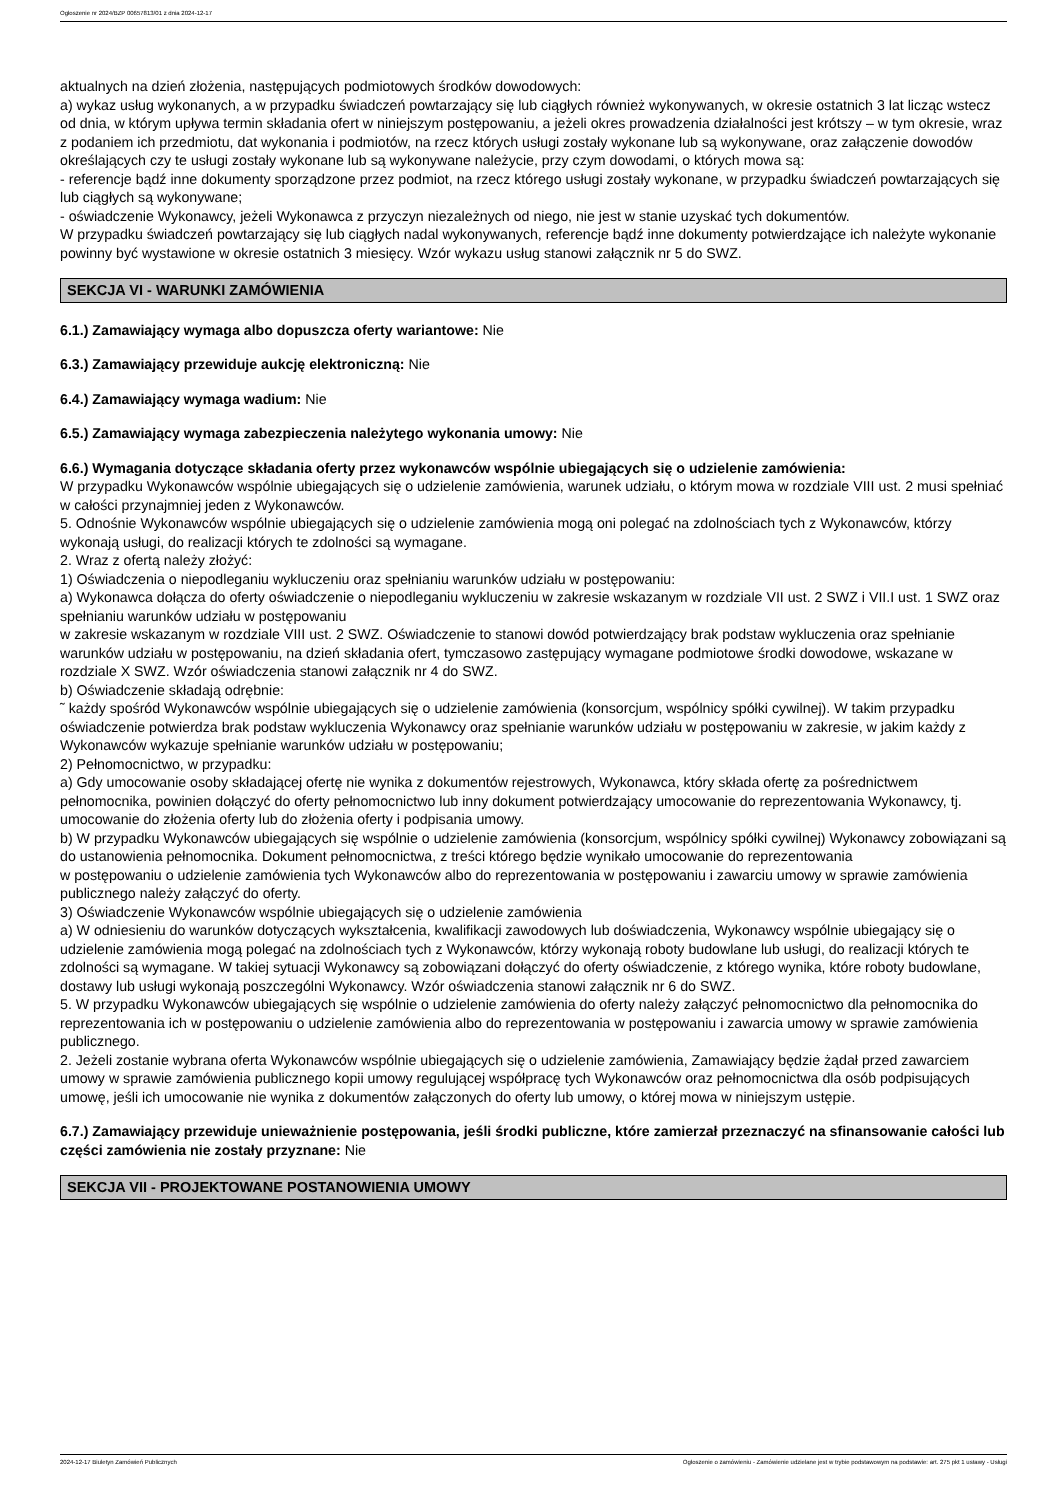Ogłoszenie nr 2024/BZP 00657813/01 z dnia 2024-12-17
aktualnych na dzień złożenia, następujących podmiotowych środków dowodowych:
a) wykaz usług wykonanych, a w przypadku świadczeń powtarzający się lub ciągłych również wykonywanych, w okresie ostatnich 3 lat licząc wstecz od dnia, w którym upływa termin składania ofert w niniejszym postępowaniu, a jeżeli okres prowadzenia działalności jest krótszy – w tym okresie, wraz z podaniem ich przedmiotu, dat wykonania i podmiotów, na rzecz których usługi zostały wykonane lub są wykonywane, oraz załączenie dowodów określających czy te usługi zostały wykonane lub są wykonywane należycie, przy czym dowodami, o których mowa są:
- referencje bądź inne dokumenty sporządzone przez podmiot, na rzecz którego usługi zostały wykonane, w przypadku świadczeń powtarzających się lub ciągłych są wykonywane;
- oświadczenie Wykonawcy, jeżeli Wykonawca z przyczyn niezależnych od niego, nie jest w stanie uzyskać tych dokumentów.
W przypadku świadczeń powtarzający się lub ciągłych nadal wykonywanych, referencje bądź inne dokumenty potwierdzające ich należyte wykonanie powinny być wystawione w okresie ostatnich 3 miesięcy. Wzór wykazu usług stanowi załącznik nr 5 do SWZ.
SEKCJA VI - WARUNKI ZAMÓWIENIA
6.1.) Zamawiający wymaga albo dopuszcza oferty wariantowe: Nie
6.3.) Zamawiający przewiduje aukcję elektroniczną: Nie
6.4.) Zamawiający wymaga wadium: Nie
6.5.) Zamawiający wymaga zabezpieczenia należytego wykonania umowy: Nie
6.6.) Wymagania dotyczące składania oferty przez wykonawców wspólnie ubiegających się o udzielenie zamówienia:
W przypadku Wykonawców wspólnie ubiegających się o udzielenie zamówienia, warunek udziału, o którym mowa w rozdziale VIII ust. 2 musi spełniać w całości przynajmniej jeden z Wykonawców.
5. Odnośnie Wykonawców wspólnie ubiegających się o udzielenie zamówienia mogą oni polegać na zdolnościach tych z Wykonawców, którzy wykonają usługi, do realizacji których te zdolności są wymagane.
2. Wraz z ofertą należy złożyć:
1) Oświadczenia o niepodleganiu wykluczeniu oraz spełnianiu warunków udziału w postępowaniu:
a) Wykonawca dołącza do oferty oświadczenie o niepodleganiu wykluczeniu w zakresie wskazanym w rozdziale VII ust. 2 SWZ i VII.I ust. 1 SWZ oraz spełnianiu warunków udziału w postępowaniu
w zakresie wskazanym w rozdziale VIII ust. 2 SWZ. Oświadczenie to stanowi dowód potwierdzający brak podstaw wykluczenia oraz spełnianie warunków udziału w postępowaniu, na dzień składania ofert, tymczasowo zastępujący wymagane podmiotowe środki dowodowe, wskazane w rozdziale X SWZ. Wzór oświadczenia stanowi załącznik nr 4 do SWZ.
b) Oświadczenie składają odrębnie:
˜ każdy spośród Wykonawców wspólnie ubiegających się o udzielenie zamówienia (konsorcjum, wspólnicy spółki cywilnej). W takim przypadku oświadczenie potwierdza brak podstaw wykluczenia Wykonawcy oraz spełnianie warunków udziału w postępowaniu w zakresie, w jakim każdy z Wykonawców wykazuje spełnianie warunków udziału w postępowaniu;
2) Pełnomocnictwo, w przypadku:
a) Gdy umocowanie osoby składającej ofertę nie wynika z dokumentów rejestrowych, Wykonawca, który składa ofertę za pośrednictwem pełnomocnika, powinien dołączyć do oferty pełnomocnictwo lub inny dokument potwierdzający umocowanie do reprezentowania Wykonawcy, tj. umocowanie do złożenia oferty lub do złożenia oferty i podpisania umowy.
b) W przypadku Wykonawców ubiegających się wspólnie o udzielenie zamówienia (konsorcjum, wspólnicy spółki cywilnej) Wykonawcy zobowiązani są do ustanowienia pełnomocnika. Dokument pełnomocnictwa, z treści którego będzie wynikało umocowanie do reprezentowania
w postępowaniu o udzielenie zamówienia tych Wykonawców albo do reprezentowania w postępowaniu i zawarciu umowy w sprawie zamówienia publicznego należy załączyć do oferty.
3) Oświadczenie Wykonawców wspólnie ubiegających się o udzielenie zamówienia
a) W odniesieniu do warunków dotyczących wykształcenia, kwalifikacji zawodowych lub doświadczenia, Wykonawcy wspólnie ubiegający się o udzielenie zamówienia mogą polegać na zdolnościach tych z Wykonawców, którzy wykonają roboty budowlane lub usługi, do realizacji których te zdolności są wymagane. W takiej sytuacji Wykonawcy są zobowiązani dołączyć do oferty oświadczenie, z którego wynika, które roboty budowlane, dostawy lub usługi wykonają poszczególni Wykonawcy. Wzór oświadczenia stanowi załącznik nr 6 do SWZ.
5. W przypadku Wykonawców ubiegających się wspólnie o udzielenie zamówienia do oferty należy załączyć pełnomocnictwo dla pełnomocnika do reprezentowania ich w postępowaniu o udzielenie zamówienia albo do reprezentowania w postępowaniu i zawarcia umowy w sprawie zamówienia publicznego.
2. Jeżeli zostanie wybrana oferta Wykonawców wspólnie ubiegających się o udzielenie zamówienia, Zamawiający będzie żądał przed zawarciem umowy w sprawie zamówienia publicznego kopii umowy regulującej współpracę tych Wykonawców oraz pełnomocnictwa dla osób podpisujących umowę, jeśli ich umocowanie nie wynika z dokumentów załączonych do oferty lub umowy, o której mowa w niniejszym ustępie.
6.7.) Zamawiający przewiduje unieważnienie postępowania, jeśli środki publiczne, które zamierzał przeznaczyć na sfinansowanie całości lub części zamówienia nie zostały przyznane: Nie
SEKCJA VII - PROJEKTOWANE POSTANOWIENIA UMOWY
2024-12-17 Biuletyn Zamówień Publicznych Ogłoszenie o zamówieniu - Zamówienie udzielane jest w trybie podstawowym na podstawie: art. 275 pkt 1 ustawy - Usługi